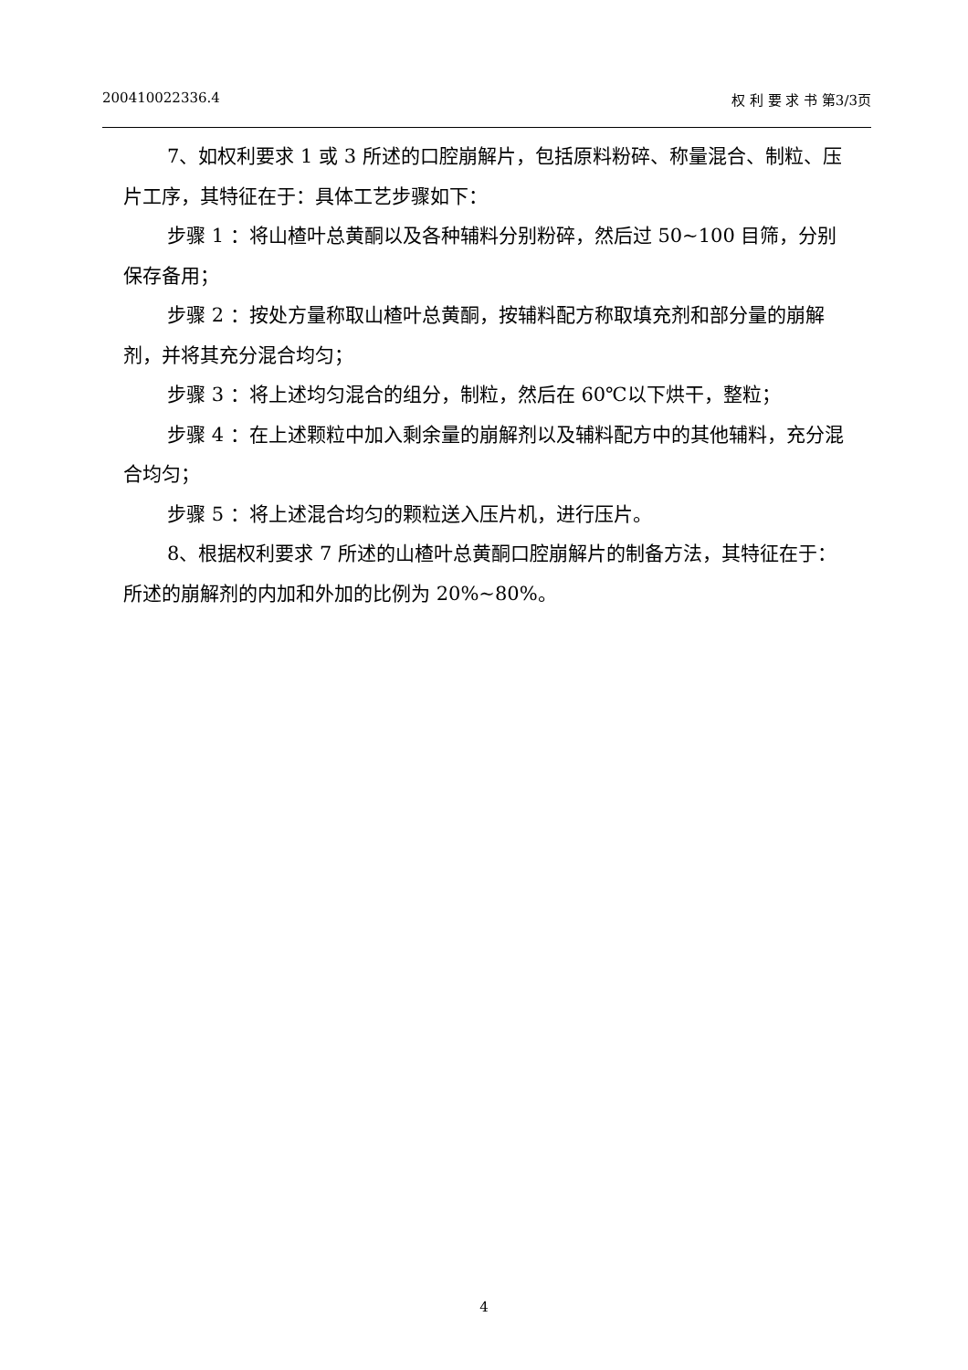200410022336.4 权 利 要 求 书 第3/3页
7、如权利要求 1 或 3 所述的口腔崩解片，包括原料粉碎、称量混合、制粒、压片工序，其特征在于：具体工艺步骤如下：
步骤 1 ：将山楂叶总黄酮以及各种辅料分别粉碎，然后过 50~100 目筛，分别保存备用；
步骤 2 ：按处方量称取山楂叶总黄酮，按辅料配方称取填充剂和部分量的崩解剂，并将其充分混合均匀；
步骤 3 ：将上述均匀混合的组分，制粒，然后在 60℃以下烘干，整粒；
步骤 4 ：在上述颗粒中加入剩余量的崩解剂以及辅料配方中的其他辅料，充分混合均匀；
步骤 5 ：将上述混合均匀的颗粒送入压片机，进行压片。
8、根据权利要求 7 所述的山楂叶总黄酮口腔崩解片的制备方法，其特征在于：所述的崩解剂的内加和外加的比例为 20%~80%。
4